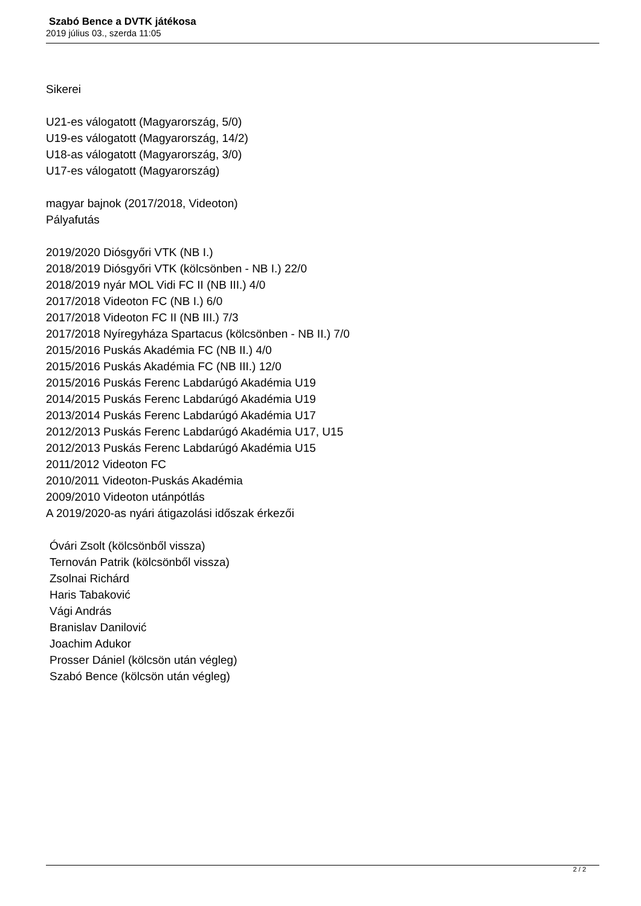Szabó Bence a DVTK játékosa
2019 július 03., szerda 11:05
Sikerei
U21-es válogatott (Magyarország, 5/0)
U19-es válogatott (Magyarország, 14/2)
U18-as válogatott (Magyarország, 3/0)
U17-es válogatott (Magyarország)
magyar bajnok (2017/2018, Videoton)
Pályafutás
2019/2020 Diósgyőri VTK (NB I.)
2018/2019 Diósgyőri VTK (kölcsönben - NB I.) 22/0
2018/2019 nyár MOL Vidi FC II (NB III.) 4/0
2017/2018 Videoton FC (NB I.) 6/0
2017/2018 Videoton FC II (NB III.) 7/3
2017/2018 Nyíregyháza Spartacus (kölcsönben - NB II.) 7/0
2015/2016 Puskás Akadémia FC (NB II.) 4/0
2015/2016 Puskás Akadémia FC (NB III.) 12/0
2015/2016 Puskás Ferenc Labdarúgó Akadémia U19
2014/2015 Puskás Ferenc Labdarúgó Akadémia U19
2013/2014 Puskás Ferenc Labdarúgó Akadémia U17
2012/2013 Puskás Ferenc Labdarúgó Akadémia U17, U15
2012/2013 Puskás Ferenc Labdarúgó Akadémia U15
2011/2012 Videoton FC
2010/2011 Videoton-Puskás Akadémia
2009/2010 Videoton utánpótlás
A 2019/2020-as nyári átigazolási időszak érkezői
Óvári Zsolt (kölcsönből vissza)
Ternován Patrik (kölcsönből vissza)
Zsolnai Richárd
Haris Tabaković
Vági András
Branislav Danilović
Joachim Adukor
Prosser Dániel (kölcsön után végleg)
Szabó Bence (kölcsön után végleg)
2 / 2